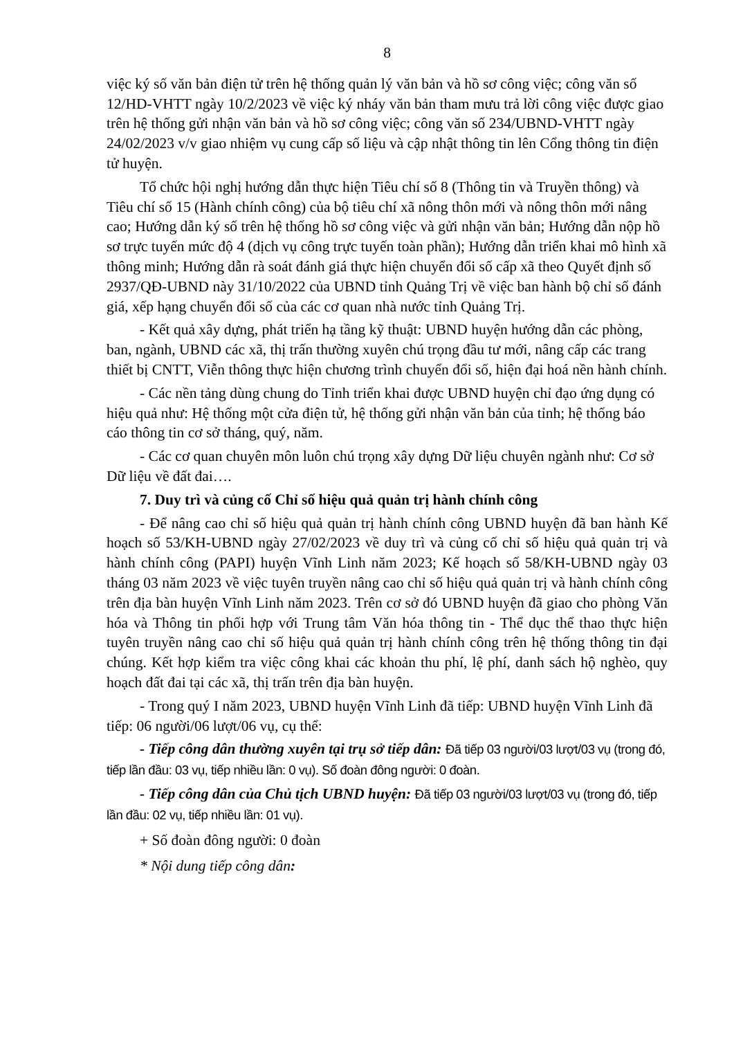8
việc ký số văn bản điện tử trên hệ thống quản lý văn bản và hồ sơ công việc; công văn số 12/HD-VHTT ngày 10/2/2023 về việc ký nháy văn bản tham mưu trả lời công việc được giao trên hệ thống gửi nhận văn bản và hồ sơ công việc; công văn số 234/UBND-VHTT ngày 24/02/2023 v/v giao nhiệm vụ cung cấp số liệu và cập nhật thông tin lên Cổng thông tin điện tử huyện.
Tổ chức hội nghị hướng dẫn thực hiện Tiêu chí số 8 (Thông tin và Truyền thông) và Tiêu chí số 15 (Hành chính công) của bộ tiêu chí xã nông thôn mới và nông thôn mới nâng cao; Hướng dẫn ký số trên hệ thống hồ sơ công việc và gửi nhận văn bản; Hướng dẫn nộp hồ sơ trực tuyến mức độ 4 (dịch vụ công trực tuyến toàn phần); Hướng dẫn triển khai mô hình xã thông minh; Hướng dẫn rà soát đánh giá thực hiện chuyển đổi số cấp xã theo Quyết định số 2937/QĐ-UBND này 31/10/2022 của UBND tỉnh Quảng Trị về việc ban hành bộ chỉ số đánh giá, xếp hạng chuyển đổi số của các cơ quan nhà nước tỉnh Quảng Trị.
- Kết quả xây dựng, phát triển hạ tầng kỹ thuật: UBND huyện hướng dẫn các phòng, ban, ngành, UBND các xã, thị trấn thường xuyên chú trọng đầu tư mới, nâng cấp các trang thiết bị CNTT, Viễn thông thực hiện chương trình chuyển đổi số, hiện đại hoá nền hành chính.
- Các nền tảng dùng chung do Tỉnh triển khai được UBND huyện chỉ đạo ứng dụng có hiệu quả như: Hệ thống một cửa điện tử, hệ thống gửi nhận văn bản của tỉnh; hệ thống báo cáo thông tin cơ sở tháng, quý, năm.
- Các cơ quan chuyên môn luôn chú trọng xây dựng Dữ liệu chuyên ngành như: Cơ sở Dữ liệu về đất đai….
7. Duy trì và củng cố Chỉ số hiệu quả quản trị hành chính công
- Để nâng cao chỉ số hiệu quả quản trị hành chính công UBND huyện đã ban hành Kế hoạch số 53/KH-UBND ngày 27/02/2023 về duy trì và củng cố chỉ số hiệu quả quản trị và hành chính công (PAPI) huyện Vĩnh Linh năm 2023; Kế hoạch số 58/KH-UBND ngày 03 tháng 03 năm 2023 về việc tuyên truyền nâng cao chỉ số hiệu quả quản trị và hành chính công trên địa bàn huyện Vĩnh Linh năm 2023. Trên cơ sở đó UBND huyện đã giao cho phòng Văn hóa và Thông tin phối hợp với Trung tâm Văn hóa thông tin - Thể dục thể thao thực hiện tuyên truyền nâng cao chỉ số hiệu quả quản trị hành chính công trên hệ thống thông tin đại chúng. Kết hợp kiểm tra việc công khai các khoản thu phí, lệ phí, danh sách hộ nghèo, quy hoạch đất đai tại các xã, thị trấn trên địa bàn huyện.
- Trong quý I năm 2023, UBND huyện Vĩnh Linh đã tiếp: UBND huyện Vĩnh Linh đã tiếp: 06 người/06 lượt/06 vụ, cụ thể:
- Tiếp công dân thường xuyên tại trụ sở tiếp dân: Đã tiếp 03 người/03 lượt/03 vụ (trong đó, tiếp lần đầu: 03 vụ, tiếp nhiều lần: 0 vụ). Số đoàn đông người: 0 đoàn.
- Tiếp công dân của Chủ tịch UBND huyện: Đã tiếp 03 người/03 lượt/03 vụ (trong đó, tiếp lần đầu: 02 vụ, tiếp nhiều lần: 01 vụ).
+ Số đoàn đông người: 0 đoàn
* Nội dung tiếp công dân: